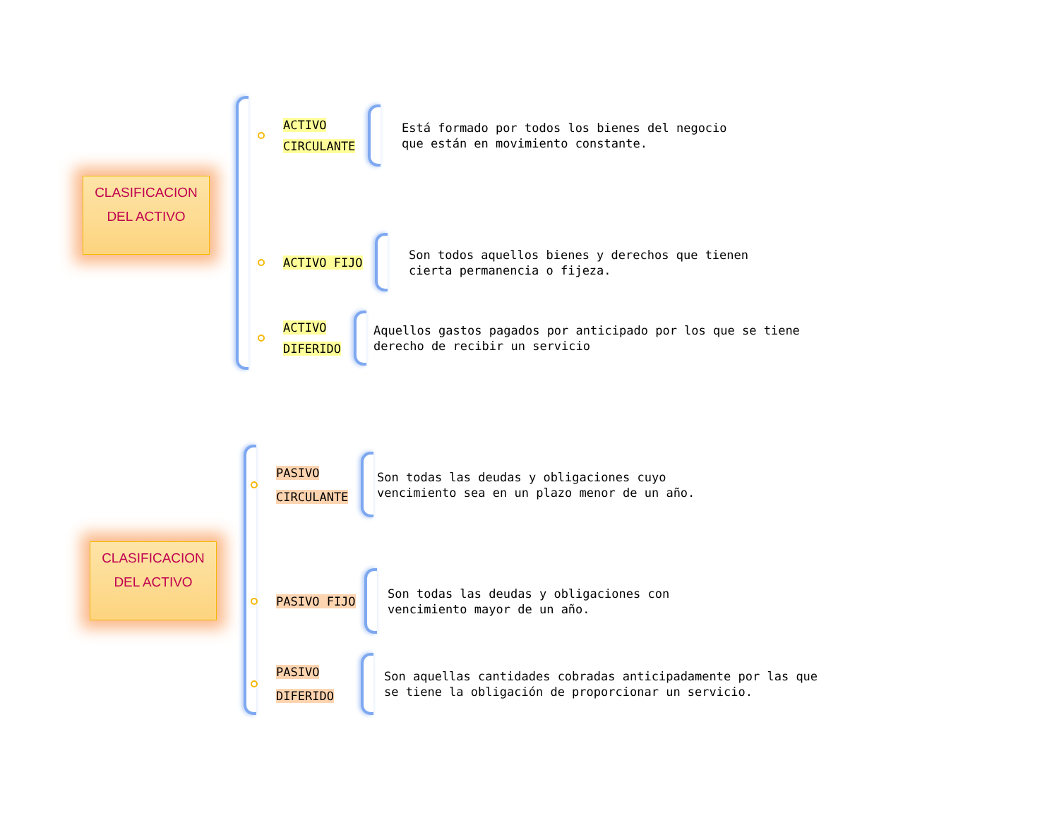CLASIFICACION
DEL ACTIVO
ACTIVO
CIRCULANTE
Está formado por todos los bienes del negocio
que están en movimiento constante.
ACTIVO FIJO
Son todos aquellos bienes y derechos que tienen
cierta permanencia o fijeza.
ACTIVO
DIFERIDO
Aquellos gastos pagados por anticipado por los que se tiene
derecho de recibir un servicio
CLASIFICACION
DEL ACTIVO
PASIVO
CIRCULANTE
Son todas las deudas y obligaciones cuyo
vencimiento sea en un plazo menor de un año.
PASIVO FIJO
Son todas las deudas y obligaciones con
vencimiento mayor de un año.
PASIVO
DIFERIDO
Son aquellas cantidades cobradas anticipadamente por las que
se tiene la obligación de proporcionar un servicio.